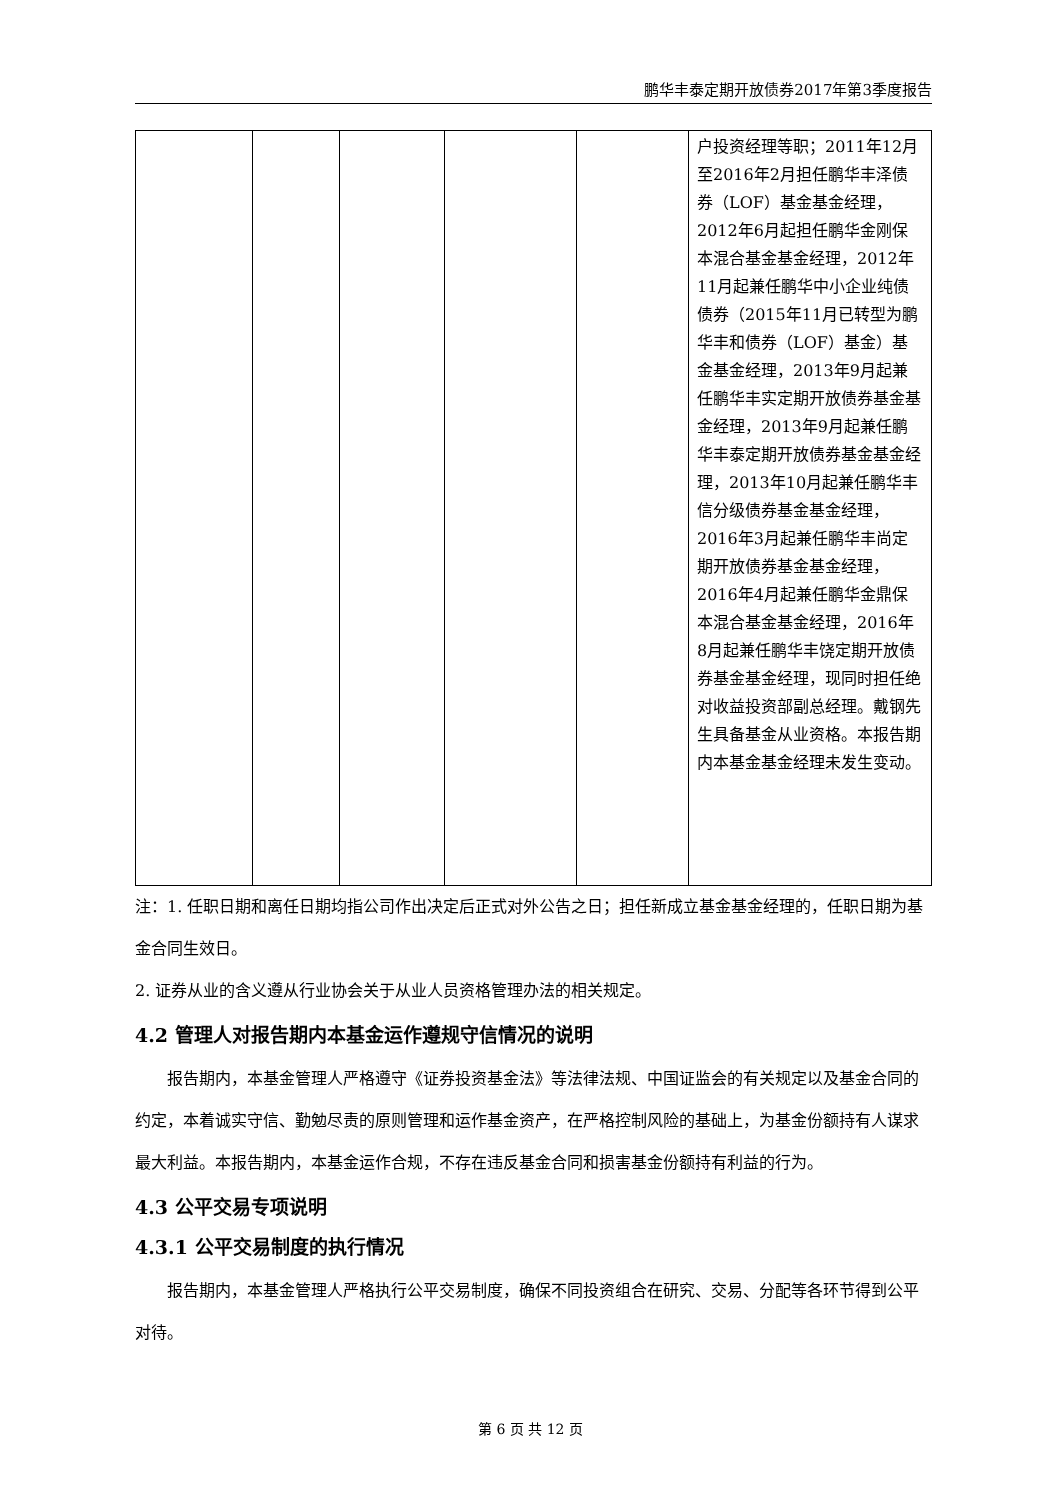鹏华丰泰定期开放债券2017年第3季度报告
| | | | | | 户投资经理等职；2011年12月至2016年2月担任鹏华丰泽债券（LOF）基金基金经理，2012年6月起担任鹏华金刚保本混合基金基金经理，2012年11月起兼任鹏华中小企业纯债债券（2015年11月已转型为鹏华丰和债券（LOF）基金）基金基金经理，2013年9月起兼任鹏华丰实定期开放债券基金基金经理，2013年9月起兼任鹏华丰泰定期开放债券基金基金经理，2013年10月起兼任鹏华丰信分级债券基金基金经理，2016年3月起兼任鹏华丰尚定期开放债券基金基金经理，2016年4月起兼任鹏华金鼎保本混合基金基金经理，2016年8月起兼任鹏华丰饶定期开放债券基金基金经理，现同时担任绝对收益投资部副总经理。戴钢先生具备基金从业资格。本报告期内本基金基金经理未发生变动。 |
注：1. 任职日期和离任日期均指公司作出决定后正式对外公告之日；担任新成立基金基金经理的，任职日期为基金合同生效日。
2. 证券从业的含义遵从行业协会关于从业人员资格管理办法的相关规定。
4.2 管理人对报告期内本基金运作遵规守信情况的说明
报告期内，本基金管理人严格遵守《证券投资基金法》等法律法规、中国证监会的有关规定以及基金合同的约定，本着诚实守信、勤勉尽责的原则管理和运作基金资产，在严格控制风险的基础上，为基金份额持有人谋求最大利益。本报告期内，本基金运作合规，不存在违反基金合同和损害基金份额持有利益的行为。
4.3 公平交易专项说明
4.3.1 公平交易制度的执行情况
报告期内，本基金管理人严格执行公平交易制度，确保不同投资组合在研究、交易、分配等各环节得到公平对待。
第 6 页 共 12 页